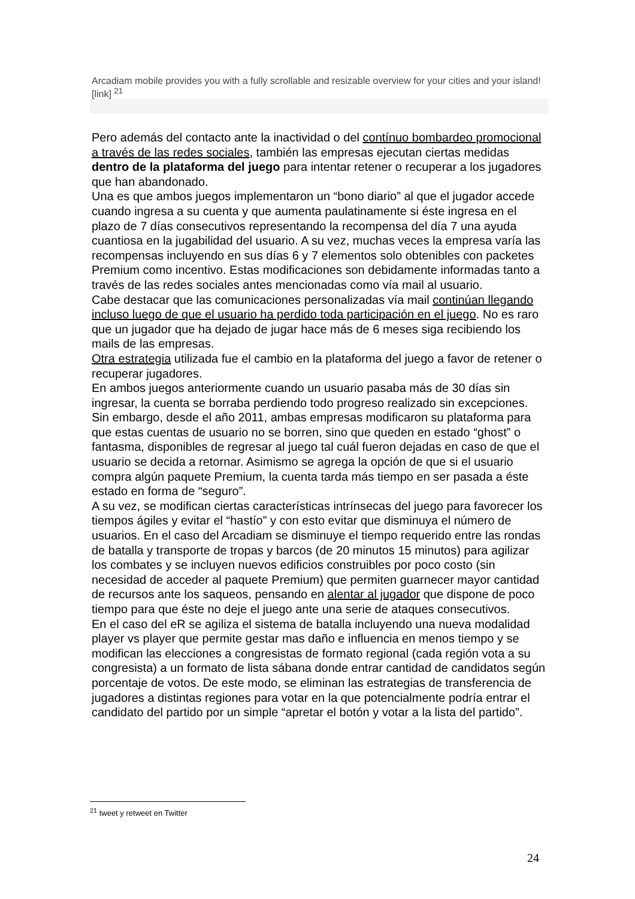Arcadiam mobile provides you with a fully scrollable and resizable overview for your cities and your island! [link] <sup>21</sup>
Pero además del contacto ante la inactividad o del contínuo bombardeo promocional a través de las redes sociales, también las empresas ejecutan ciertas medidas dentro de la plataforma del juego para intentar retener o recuperar a los jugadores que han abandonado.
Una es que ambos juegos implementaron un “bono diario” al que el jugador accede cuando ingresa a su cuenta y que aumenta paulatinamente si éste ingresa en el plazo de 7 días consecutivos representando la recompensa del día 7 una ayuda cuantiosa en la jugabilidad del usuario. A su vez, muchas veces la empresa varía las recompensas incluyendo en sus días 6 y 7 elementos solo obtenibles con packetes Premium como incentivo. Estas modificaciones son debidamente informadas tanto a través de las redes sociales antes mencionadas como vía mail al usuario.
Cabe destacar que las comunicaciones personalizadas vía mail continúan llegando incluso luego de que el usuario ha perdido toda participación en el juego. No es raro que un jugador que ha dejado de jugar hace más de 6 meses siga recibiendo los mails de las empresas.
Otra estrategia utilizada fue el cambio en la plataforma del juego a favor de retener o recuperar jugadores.
En ambos juegos anteriormente cuando un usuario pasaba más de 30 días sin ingresar, la cuenta se borraba perdiendo todo progreso realizado sin excepciones.
Sin embargo, desde el año 2011, ambas empresas modificaron su plataforma para que estas cuentas de usuario no se borren, sino que queden en estado “ghost” o fantasma, disponibles de regresar al juego tal cuál fueron dejadas en caso de que el usuario se decida a retornar. Asimismo se agrega la opción de que si el usuario compra algún paquete Premium, la cuenta tarda más tiempo en ser pasada a éste estado en forma de “seguro”.
A su vez, se modifican ciertas características intrínsecas del juego para favorecer los tiempos ágiles y evitar el “hastío” y con esto evitar que disminuya el número de usuarios. En el caso del Arcadiam se disminuye el tiempo requerido entre las rondas de batalla y transporte de tropas y barcos (de 20 minutos 15 minutos) para agilizar los combates y se incluyen nuevos edificios construibles por poco costo (sin necesidad de acceder al paquete Premium) que permiten guarnecer mayor cantidad de recursos ante los saqueos, pensando en alentar al jugador que dispone de poco tiempo para que éste no deje el juego ante una serie de ataques consecutivos.
En el caso del eR se agiliza el sistema de batalla incluyendo una nueva modalidad player vs player que permite gestar mas daño e influencia en menos tiempo y se modifican las elecciones a congresistas de formato regional (cada región vota a su congresista) a un formato de lista sábana donde entrar cantidad de candidatos según porcentaje de votos. De este modo, se eliminan las estrategias de transferencia de jugadores a distintas regiones para votar en la que potencialmente podría entrar el candidato del partido por un simple “apretar el botón y votar a la lista del partido”.
<sup>21</sup> tweet y retweet en Twitter
24